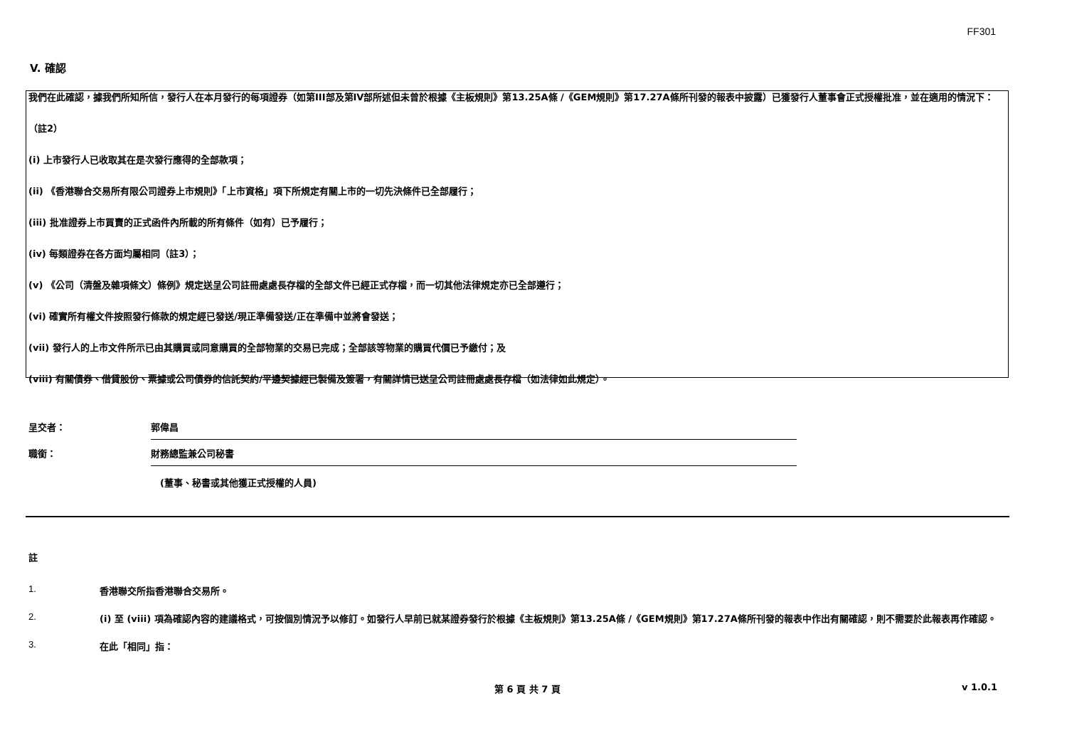FF301
V. 確認
我們在此確認，據我們所知所信，發行人在本月發行的每項證券（如第III部及第IV部所述但未曾於根據《主板規則》第13.25A條 /《GEM規則》第17.27A條所刊發的報表中披露）已獲發行人董事會正式授權批准，並在適用的情況下：
（註2）
(i) 上市發行人已收取其在是次發行應得的全部款項；
(ii) 《香港聯合交易所有限公司證券上市規則》「上市資格」項下所規定有關上市的一切先決條件已全部履行；
(iii) 批准證券上市買賣的正式函件內所載的所有條件（如有）已予履行；
(iv) 每類證券在各方面均屬相同（註3）；
(v) 《公司（清盤及雜項條文）條例》規定送呈公司註冊處處長存檔的全部文件已經正式存檔，而一切其他法律規定亦已全部遵行；
(vi) 確實所有權文件按照發行條款的規定經已發送/現正準備發送/正在準備中並將會發送；
(vii) 發行人的上市文件所示已由其購買或同意購買的全部物業的交易已完成；全部該等物業的購買代價已予繳付；及
(viii) 有關債券、借貸股份、票據或公司債券的信託契約/平邊契據經已製備及簽署，有關詳情已送呈公司註冊處處長存檔（如法律如此規定）。
呈交者： 郭偉昌
職銜： 財務總監兼公司秘書
(董事、秘書或其他獲正式授權的人員)
註
1. 香港聯交所指香港聯合交易所。
2. (i) 至 (viii) 項為確認內容的建議格式，可按個別情況予以修訂。如發行人早前已就某證券發行於根據《主板規則》第13.25A條 /《GEM規則》第17.27A條所刊發的報表中作出有關確認，則不需要於此報表再作確認。
3. 在此「相同」指：
第 6 頁 共 7 頁 v 1.0.1